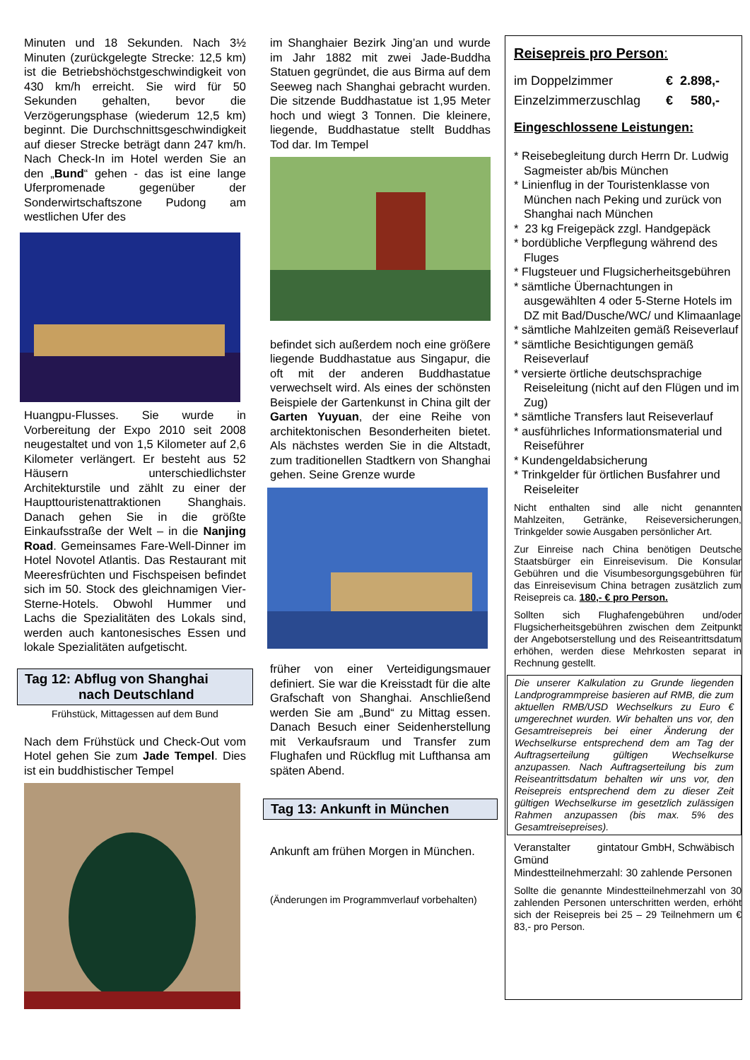Minuten und 18 Sekunden. Nach 3½ Minuten (zurückgelegte Strecke: 12,5 km) ist die Betriebshöchstgeschwindigkeit von 430 km/h erreicht. Sie wird für 50 Sekunden gehalten, bevor die Verzögerungsphase (wiederum 12,5 km) beginnt. Die Durchschnittsgeschwindigkeit auf dieser Strecke beträgt dann 247 km/h. Nach Check-In im Hotel werden Sie an den „Bund“ gehen - das ist eine lange Uferpromenade gegenüber der Sonderwirtschaftszone Pudong am westlichen Ufer des
Huangpu-Flusses. Sie wurde in Vorbereitung der Expo 2010 seit 2008 neugestaltet und von 1,5 Kilometer auf 2,6 Kilometer verlängert. Er besteht aus 52 Häusern unterschiedlichster Architekturstile und zählt zu einer der Haupttouristenattraktionen Shanghais. Danach gehen Sie in die größte Einkaufsstraße der Welt – in die Nanjing Road. Gemeinsames Fare-Well-Dinner im Hotel Novotel Atlantis. Das Restaurant mit Meeresfrüchten und Fischspeisen befindet sich im 50. Stock des gleichnamigen Vier-Sterne-Hotels. Obwohl Hummer und Lachs die Spezialitäten des Lokals sind, werden auch kantonesisches Essen und lokale Spezialitäten aufgetischt.
Tag 12: Abflug von Shanghai
nach Deutschland
Frühstück, Mittagessen auf dem Bund
Nach dem Frühstück und Check-Out vom Hotel gehen Sie zum Jade Tempel. Dies ist ein buddhistischer Tempel
im Shanghaier Bezirk Jing’an und wurde im Jahr 1882 mit zwei Jade-Buddha Statuen gegründet, die aus Birma auf dem Seeweg nach Shanghai gebracht wurden. Die sitzende Buddhastatue ist 1,95 Meter hoch und wiegt 3 Tonnen. Die kleinere, liegende, Buddhastatue stellt Buddhas Tod dar. Im Tempel
befindet sich außerdem noch eine größere liegende Buddhastatue aus Singapur, die oft mit der anderen Buddhastatue verwechselt wird. Als eines der schönsten Beispiele der Gartenkunst in China gilt der Garten Yuyuan, der eine Reihe von architektonischen Besonderheiten bietet. Als nächstes werden Sie in die Altstadt, zum traditionellen Stadtkern von Shanghai gehen. Seine Grenze wurde
früher von einer Verteidigungsmauer definiert. Sie war die Kreisstadt für die alte Grafschaft von Shanghai. Anschließend werden Sie am „Bund“ zu Mittag essen. Danach Besuch einer Seidenherstellung mit Verkaufsraum und Transfer zum Flughafen und Rückflug mit Lufthansa am späten Abend.
Tag 13: Ankunft in München
Ankunft am frühen Morgen in München.
(Änderungen im Programmverlauf vorbehalten)
Reisepreis pro Person:
im Doppelzimmer € 2.898,-
Einzelzimmerzuschlag € 580,-
Eingeschlossene Leistungen:
* Reisebegleitung durch Herrn Dr. Ludwig Sagmeister ab/bis München
* Linienflug in der Touristenklasse von München nach Peking und zurück von Shanghai nach München
* 23 kg Freigepäck zzgl. Handgepäck
* bordübliche Verpflegung während des Fluges
* Flugsteuer und Flugsicherheitsgebühren
* sämtliche Übernachtungen in ausgewählten 4 oder 5-Sterne Hotels im DZ mit Bad/Dusche/WC/ und Klimaanlage
* sämtliche Mahlzeiten gemäß Reiseverlauf
* sämtliche Besichtigungen gemäß Reiseverlauf
* versierte örtliche deutschsprachige Reiseleitung (nicht auf den Flügen und im Zug)
* sämtliche Transfers laut Reiseverlauf
* ausführliches Informationsmaterial und Reiseführer
* Kundengeldabsicherung
* Trinkgelder für örtlichen Busfahrer und Reiseleiter
Nicht enthalten sind alle nicht genannten Mahlzeiten, Getränke, Reiseversicherungen, Trinkgelder sowie Ausgaben persönlicher Art.
Zur Einreise nach China benötigen Deutsche Staatsbürger ein Einreisevisum. Die Konsular Gebühren und die Visumbesorgungsgebühren für das Einreisevisum China betragen zusätzlich zum Reisepreis ca. 180,- € pro Person.
Sollten sich Flughafengebühren und/oder Flugsicherheitsgebühren zwischen dem Zeitpunkt der Angebotserstellung und des Reiseantrittsdatum erhöhen, werden diese Mehrkosten separat in Rechnung gestellt.
Die unserer Kalkulation zu Grunde liegenden Landprogrammpreise basieren auf RMB, die zum aktuellen RMB/USD Wechselkurs zu Euro € umgerechnet wurden. Wir behalten uns vor, den Gesamtreisepreis bei einer Änderung der Wechselkurse entsprechend dem am Tag der Auftragserteilung gültigen Wechselkurse anzupassen. Nach Auftragserteilung bis zum Reiseantrittsdatum behalten wir uns vor, den Reisepreis entsprechend dem zu dieser Zeit gültigen Wechselkurse im gesetzlich zulässigen Rahmen anzupassen (bis max. 5% des Gesamtreisepreises).
Veranstalter gintatour GmbH, Schwäbisch Gmünd
Mindestteilnehmerzahl: 30 zahlende Personen
Sollte die genannte Mindestteilnehmerzahl von 30 zahlenden Personen unterschritten werden, erhöht sich der Reisepreis bei 25 – 29 Teilnehmern um € 83,- pro Person.